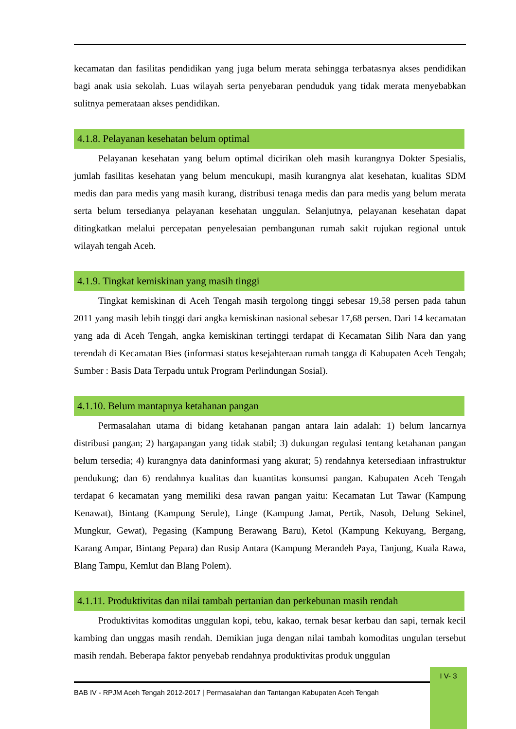kecamatan dan fasilitas pendidikan yang juga belum merata sehingga terbatasnya akses pendidikan bagi anak usia sekolah. Luas wilayah serta penyebaran penduduk yang tidak merata menyebabkan sulitnya pemerataan akses pendidikan.
4.1.8. Pelayanan kesehatan belum optimal
Pelayanan kesehatan yang belum optimal dicirikan oleh masih kurangnya Dokter Spesialis, jumlah fasilitas kesehatan yang belum mencukupi, masih kurangnya alat kesehatan, kualitas SDM medis dan para medis yang masih kurang, distribusi tenaga medis dan para medis yang belum merata serta belum tersedianya pelayanan kesehatan unggulan. Selanjutnya, pelayanan kesehatan dapat ditingkatkan melalui percepatan penyelesaian pembangunan rumah sakit rujukan regional untuk wilayah tengah Aceh.
4.1.9. Tingkat kemiskinan yang masih tinggi
Tingkat kemiskinan di Aceh Tengah masih tergolong tinggi sebesar 19,58 persen pada tahun 2011 yang masih lebih tinggi dari angka kemiskinan nasional sebesar 17,68 persen. Dari 14 kecamatan yang ada di Aceh Tengah, angka kemiskinan tertinggi terdapat di Kecamatan Silih Nara dan yang terendah di Kecamatan Bies (informasi status kesejahteraan rumah tangga di Kabupaten Aceh Tengah; Sumber : Basis Data Terpadu untuk Program Perlindungan Sosial).
4.1.10. Belum mantapnya ketahanan pangan
Permasalahan utama di bidang ketahanan pangan antara lain adalah: 1) belum lancarnya distribusi pangan; 2) hargapangan yang tidak stabil; 3) dukungan regulasi tentang ketahanan pangan belum tersedia; 4) kurangnya data daninformasi yang akurat; 5) rendahnya ketersediaan infrastruktur pendukung; dan 6) rendahnya kualitas dan kuantitas konsumsi pangan. Kabupaten Aceh Tengah terdapat 6 kecamatan yang memiliki desa rawan pangan yaitu: Kecamatan Lut Tawar (Kampung Kenawat), Bintang (Kampung Serule), Linge (Kampung Jamat, Pertik, Nasoh, Delung Sekinel, Mungkur, Gewat), Pegasing (Kampung Berawang Baru), Ketol (Kampung Kekuyang, Bergang, Karang Ampar, Bintang Pepara) dan Rusip Antara (Kampung Merandeh Paya, Tanjung, Kuala Rawa, Blang Tampu, Kemlut dan Blang Polem).
4.1.11. Produktivitas dan nilai tambah pertanian dan perkebunan masih rendah
Produktivitas komoditas unggulan kopi, tebu, kakao, ternak besar kerbau dan sapi, ternak kecil kambing dan unggas masih rendah. Demikian juga dengan nilai tambah komoditas ungulan tersebut masih rendah. Beberapa faktor penyebab rendahnya produktivitas produk unggulan
I V- 3
BAB IV - RPJM Aceh Tengah 2012-2017 | Permasalahan dan Tantangan Kabupaten Aceh Tengah